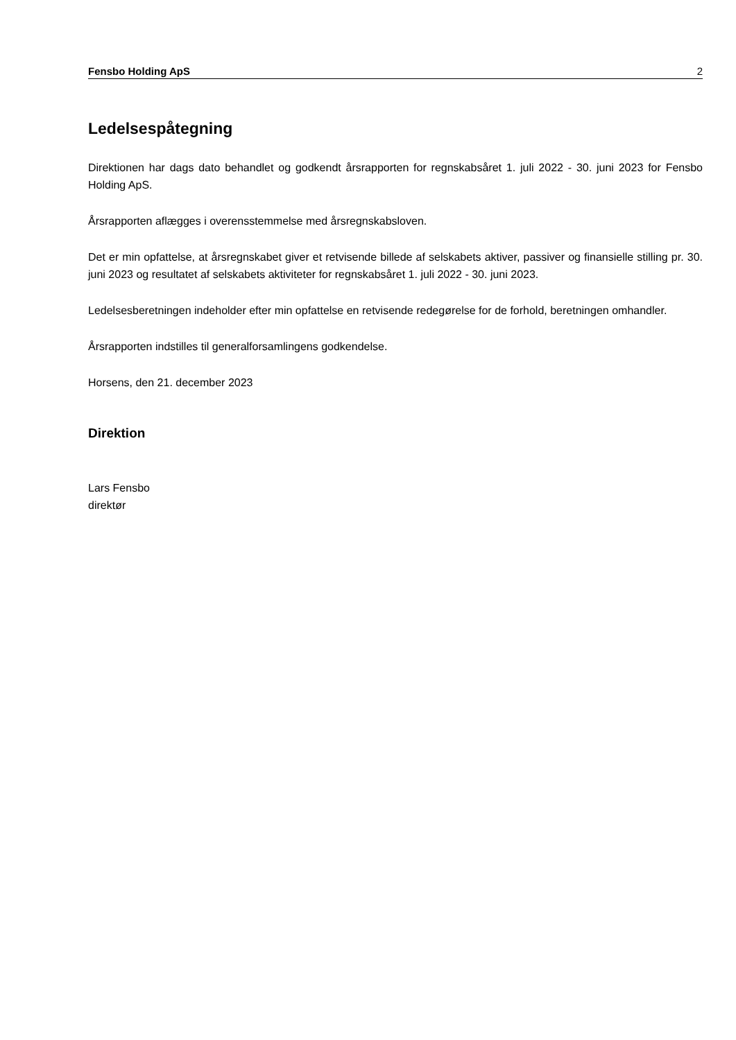Fensbo Holding ApS 2
Ledelsespåtegning
Direktionen har dags dato behandlet og godkendt årsrapporten for regnskabsåret 1. juli 2022 - 30. juni 2023 for Fensbo Holding ApS.
Årsrapporten aflægges i overensstemmelse med årsregnskabsloven.
Det er min opfattelse, at årsregnskabet giver et retvisende billede af selskabets aktiver, passiver og finansielle stilling pr. 30. juni 2023 og resultatet af selskabets aktiviteter for regnskabsåret 1. juli 2022 - 30. juni 2023.
Ledelsesberetningen indeholder efter min opfattelse en retvisende redegørelse for de forhold, beretningen omhandler.
Årsrapporten indstilles til generalforsamlingens godkendelse.
Horsens, den 21. december 2023
Direktion
Lars Fensbo
direktør